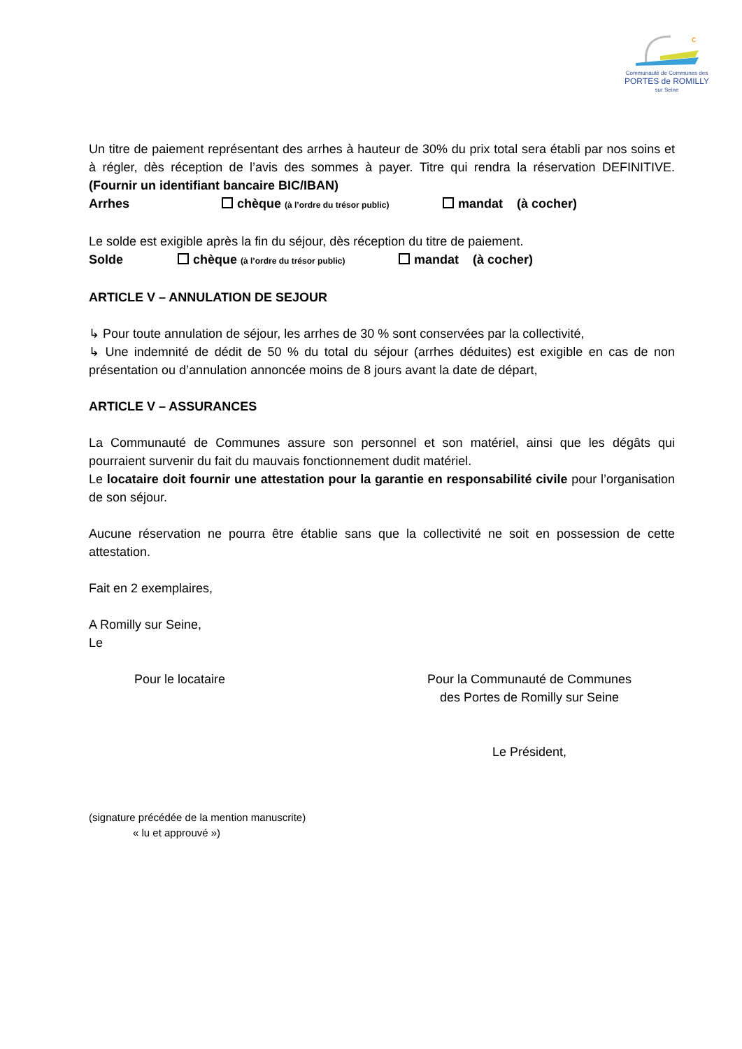c
Communauté de Communes des
PORTES de ROMILLY
sur Seine
Un titre de paiement représentant des arrhes à hauteur de 30% du prix total sera établi par nos soins et à régler, dès réception de l’avis des sommes à payer. Titre qui rendra la réservation DEFINITIVE. (Fournir un identifiant bancaire BIC/IBAN)
Arrhes chèque (à l’ordre du trésor public) mandat (à cocher)
Le solde est exigible après la fin du séjour, dès réception du titre de paiement.
Solde chèque (à l’ordre du trésor public) mandat (à cocher)
ARTICLE V – ANNULATION DE SEJOUR
↳ Pour toute annulation de séjour, les arrhes de 30 % sont conservées par la collectivité,
↳ Une indemnité de dédit de 50 % du total du séjour (arrhes déduites) est exigible en cas de non présentation ou d’annulation annoncée moins de 8 jours avant la date de départ,
ARTICLE V – ASSURANCES
La Communauté de Communes assure son personnel et son matériel, ainsi que les dégâts qui pourraient survenir du fait du mauvais fonctionnement dudit matériel.
Le locataire doit fournir une attestation pour la garantie en responsabilité civile pour l’organisation de son séjour.
Aucune réservation ne pourra être établie sans que la collectivité ne soit en possession de cette attestation.
Fait en 2 exemplaires,
A Romilly sur Seine,
Le
Pour le locataire Pour la Communauté de Communes
des Portes de Romilly sur Seine
Le Président,
(signature précédée de la mention manuscrite)
« lu et approuvé »)